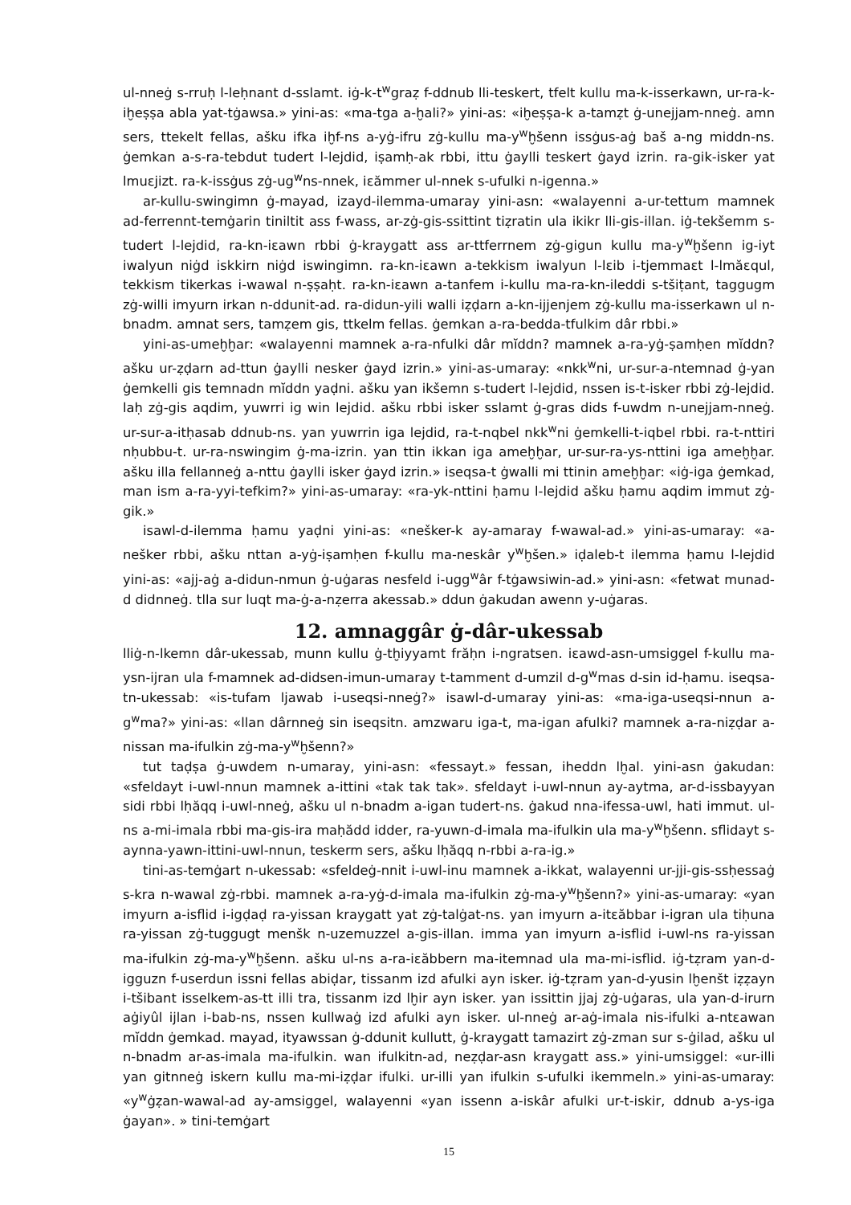ul-nneġ s-rruḥ l-leḥnant d-sslamt. iġ-k-t<sup>w</sup>graẓ f-ddnub lli-teskert, tfelt kullu ma-k-isserkawn, ur-ra-k-iḫeṣṣa abla yat-tġawsa.» yini-as: «ma-tga a-ḫali?» yini-as: «iḫeṣṣa-k a-tamẓt ġ-unejjam-nneġ. amn sers, ttekelt fellas, ašku ifka iḫf-ns a-yġ-ifru zġ-kullu ma-y<sup>w</sup>ḫšenn issġus-aġ baš a-ng middn-ns. ġemkan a-s-ra-tebdut tudert l-lejdid, iṣamḥ-ak rbbi, ittu ġaylli teskert ġayd izrin. ra-gik-isker yat lmuεjizt. ra-k-issġus zġ-ug<sup>w</sup>ns-nnek, iεămmer ul-nnek s-ufulki n-igenna.»
ar-kullu-swingimn ġ-mayad, izayd-ilemma-umaray yini-asn: «walayenni a-ur-tettum mamnek ad-ferrennt-temġarin tiniltit ass f-wass, ar-zġ-gis-ssittint tiẓratin ula ikikr lli-gis-illan. iġ-tekšemm s-tudert l-lejdid, ra-kn-iεawn rbbi ġ-kraygatt ass ar-ttferrnem zġ-gigun kullu ma-y<sup>w</sup>ḫšenn ig-iyt iwalyun niġd iskkirn niġd iswingimn. ra-kn-iεawn a-tekkism iwalyun l-lεib i-tjemmaεt l-lmăεqul, tekkism tikerkas i-wawal n-ṣṣaḥt. ra-kn-iεawn a-tanfem i-kullu ma-ra-kn-ileddi s-tšiṭant, taggugm zġ-willi imyurn irkan n-ddunit-ad. ra-didun-yili walli iẓḍarn a-kn-ijjenjem zġ-kullu ma-isserkawn ul n-bnadm. amnat sers, tamẓem gis, ttkelm fellas. ġemkan a-ra-bedda-tfulkim dâr rbbi.»
yini-as-umeḫḫar: «walayenni mamnek a-ra-nfulki dâr mĭddn? mamnek a-ra-yġ-ṣamḥen mĭddn? ašku ur-ẓḍarn ad-ttun ġaylli nesker ġayd izrin.» yini-as-umaray: «nkk<sup>w</sup>ni, ur-sur-a-ntemnad ġ-yan ġemkelli gis temnadn mĭddn yaḍni. ašku yan ikšemn s-tudert l-lejdid, nssen is-t-isker rbbi zġ-lejdid. laḥ zġ-gis aqdim, yuwrri ig win lejdid. ašku rbbi isker sslamt ġ-gras dids f-uwdm n-unejjam-nneġ. ur-sur-a-itḥasab ddnub-ns. yan yuwrrin iga lejdid, ra-t-nqbel nkk<sup>w</sup>ni ġemkelli-t-iqbel rbbi. ra-t-nttiri nḥubbu-t. ur-ra-nswingim ġ-ma-izrin. yan ttin ikkan iga ameḫḫar, ur-sur-ra-ys-nttini iga ameḫḫar. ašku illa fellanneġ a-nttu ġaylli isker ġayd izrin.» iseqsa-t ġwalli mi ttinin ameḫḫar: «iġ-iga ġemkad, man ism a-ra-yyi-tefkim?» yini-as-umaray: «ra-yk-nttini ḥamu l-lejdid ašku ḥamu aqdim immut zġ-gik.»
isawl-d-ilemma ḥamu yaḍni yini-as: «nešker-k ay-amaray f-wawal-ad.» yini-as-umaray: «a-nešker rbbi, ašku nttan a-yġ-iṣamḥen f-kullu ma-neskâr y<sup>w</sup>ḫšen.» iḍaleb-t ilemma ḥamu l-lejdid yini-as: «ajj-aġ a-didun-nmun ġ-uġaras nesfeld i-ugg<sup>w</sup>âr f-tġawsiwin-ad.» yini-asn: «fetwat munad-d didnneġ. tlla sur luqt ma-ġ-a-nẓerra akessab.» ddun ġakudan awenn y-uġaras.
12. amnaggâr ġ-dâr-ukessab
lliġ-n-lkemn dâr-ukessab, munn kullu ġ-tḫiyyamt frăḥn i-ngratsen. iεawd-asn-umsiggel f-kullu ma-ysn-ijran ula f-mamnek ad-didsen-imun-umaray t-tamment d-umzil d-g<sup>w</sup>mas d-sin id-ḥamu. iseqsa-tn-ukessab: «is-tufam ljawab i-useqsi-nneġ?» isawl-d-umaray yini-as: «ma-iga-useqsi-nnun a-g<sup>w</sup>ma?» yini-as: «llan dârnneġ sin iseqsitn. amzwaru iga-t, ma-igan afulki? mamnek a-ra-niẓḍar a-nissan ma-ifulkin zġ-ma-y<sup>w</sup>ḫšenn?»
tut taḍṣa ġ-uwdem n-umaray, yini-asn: «fessayt.» fessan, iheddn lḫal. yini-asn ġakudan: «sfeldayt i-uwl-nnun mamnek a-ittini «tak tak tak». sfeldayt i-uwl-nnun ay-aytma, ar-d-issbayyan sidi rbbi lḥăqq i-uwl-nneġ, ašku ul n-bnadm a-igan tudert-ns. ġakud nna-ifessa-uwl, hati immut. ul-ns a-mi-imala rbbi ma-gis-ira maḥădd idder, ra-yuwn-d-imala ma-ifulkin ula ma-y<sup>w</sup>ḫšenn. sflidayt s-aynna-yawn-ittini-uwl-nnun, teskerm sers, ašku lḥăqq n-rbbi a-ra-ig.»
tini-as-temġart n-ukessab: «sfeldeġ-nnit i-uwl-inu mamnek a-ikkat, walayenni ur-jji-gis-ssḥessaġ s-kra n-wawal zġ-rbbi. mamnek a-ra-yġ-d-imala ma-ifulkin zġ-ma-y<sup>w</sup>ḫšenn?» yini-as-umaray: «yan imyurn a-isflid i-igḍaḍ ra-yissan kraygatt yat zġ-talġat-ns. yan imyurn a-itεăbbar i-igran ula tiḥuna ra-yissan zġ-tuggugt menšk n-uzemuzzel a-gis-illan. imma yan imyurn a-isflid i-uwl-ns ra-yissan ma-ifulkin zġ-ma-y<sup>w</sup>ḫšenn. ašku ul-ns a-ra-iεăbbern ma-itemnad ula ma-mi-isflid. iġ-tẓram yan-d-igguzn f-userdun issni fellas abiḍar, tissanm izd afulki ayn isker. iġ-tẓram yan-d-yusin lḫenšt iẓẓayn i-tšibant isselkem-as-tt illi tra, tissanm izd lḫir ayn isker. yan issittin jjaj zġ-uġaras, ula yan-d-irurn aġiyûl ijlan i-bab-ns, nssen kullwaġ izd afulki ayn isker. ul-nneġ ar-aġ-imala nis-ifulki a-ntεawan mĭddn ġemkad. mayad, ityawssan ġ-ddunit kullutt, ġ-kraygatt tamazirt zġ-zman sur s-ġilad, ašku ul n-bnadm ar-as-imala ma-ifulkin. wan ifulkitn-ad, neẓḍar-asn kraygatt ass.» yini-umsiggel: «ur-illi yan gitnneġ iskern kullu ma-mi-iẓḍar ifulki. ur-illi yan ifulkin s-ufulki ikemmeln.» yini-as-umaray: «y<sup>w</sup>ġẓan-wawal-ad ay-amsiggel, walayenni «yan issenn a-iskâr afulki ur-t-iskir, ddnub a-ys-iga ġayan». » tini-temġart
15